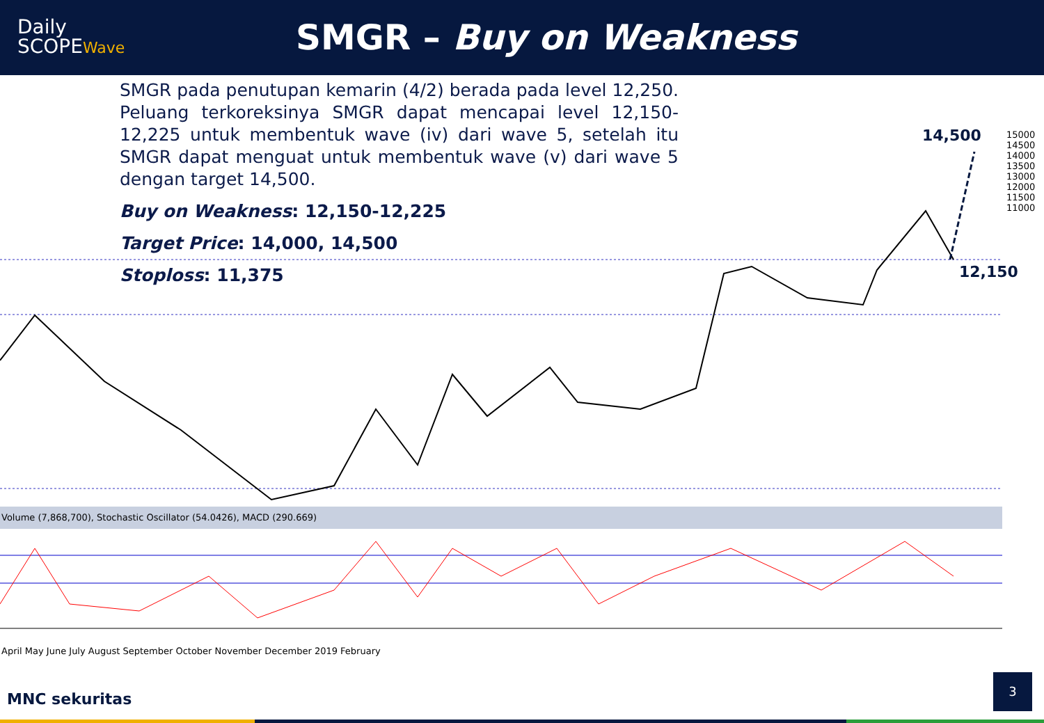Daily
SCOPEWave
SMGR – Buy on Weakness
SMGR pada penutupan kemarin (4/2) berada pada level 12,250. Peluang terkoreksinya SMGR dapat mencapai level 12,150-12,225 untuk membentuk wave (iv) dari wave 5, setelah itu SMGR dapat menguat untuk membentuk wave (v) dari wave 5 dengan target 14,500.
Buy on Weakness: 12,150-12,225
Target Price: 14,000, 14,500
Stoploss: 11,375
14,500
12,150
15000 14500 14000 13500 13000 12000 11500 11000
Volume (7,868,700), Stochastic Oscillator (54.0426), MACD (290.669)
April May June July August September October November December 2019 February
MNC sekuritas 3